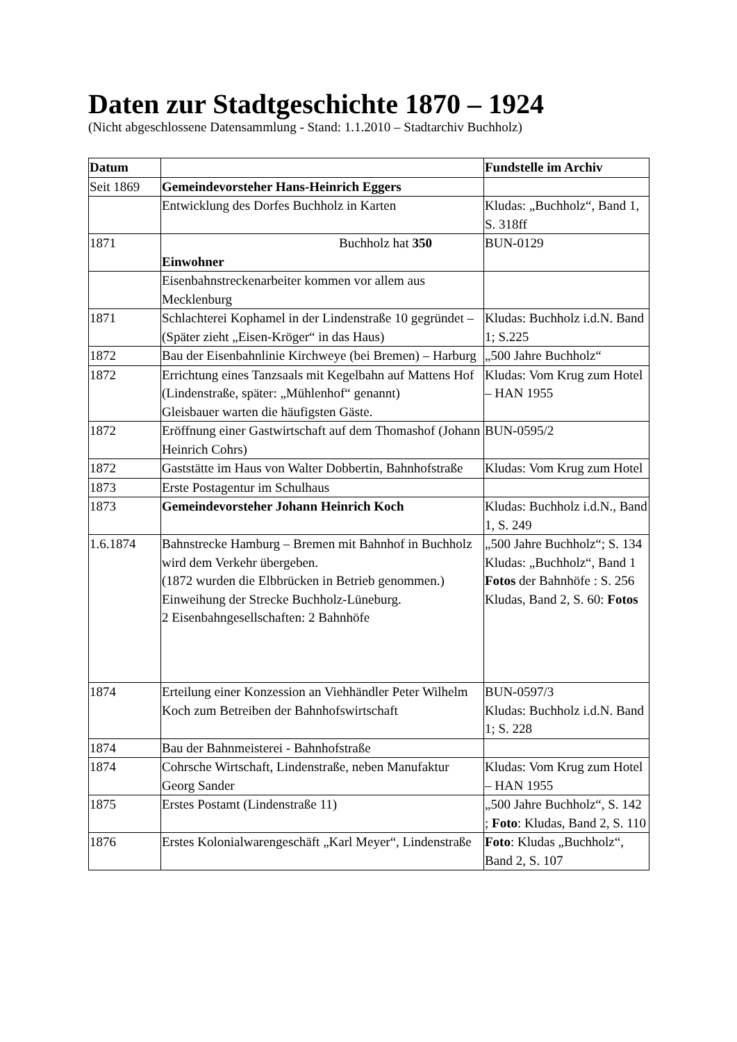Daten zur Stadtgeschichte 1870 – 1924
(Nicht abgeschlossene Datensammlung - Stand: 1.1.2010 – Stadtarchiv Buchholz)
| Datum | | Fundstelle im Archiv |
| --- | --- | --- |
| Seit 1869 | Gemeindevorsteher Hans-Heinrich Eggers | |
| | Entwicklung des Dorfes Buchholz in Karten | Kludas: „Buchholz“, Band 1, S. 318ff |
| 1871 | Buchholz hat 350 Einwohner | BUN-0129 |
| | Eisenbahnstreckenarbeiter kommen vor allem aus Mecklenburg | |
| 1871 | Schlachterei Kophamel in der Lindenstraße 10 gegründet – (Später zieht „Eisen-Kröger“ in das Haus) | Kludas: Buchholz i.d.N. Band 1; S.225 |
| 1872 | Bau der Eisenbahnlinie Kirchweye (bei Bremen) – Harburg | „500 Jahre Buchholz“ |
| 1872 | Errichtung eines Tanzsaals mit Kegelbahn auf Mattens Hof (Lindenstraße, später: „Mühlenhof“ genannt) Gleisbauer warten die häufigsten Gäste. | Kludas: Vom Krug zum Hotel – HAN 1955 |
| 1872 | Eröffnung einer Gastwirtschaft auf dem Thomashof (Johann Heinrich Cohrs) | BUN-0595/2 |
| 1872 | Gaststätte im Haus von Walter Dobbertin, Bahnhofstraße | Kludas: Vom Krug zum Hotel |
| 1873 | Erste Postagentur im Schulhaus | |
| 1873 | Gemeindevorsteher Johann Heinrich Koch | Kludas: Buchholz i.d.N., Band 1, S. 249 |
| 1.6.1874 | Bahnstrecke Hamburg – Bremen mit Bahnhof in Buchholz wird dem Verkehr übergeben. (1872 wurden die Elbbrücken in Betrieb genommen.) Einweihung der Strecke Buchholz-Lüneburg. 2 Eisenbahngesellschaften: 2 Bahnhöfe | „500 Jahre Buchholz“; S. 134 Kludas: „Buchholz“, Band 1 Fotos der Bahnhöfe : S. 256 Kludas, Band 2, S. 60: Fotos |
| 1874 | Erteilung einer Konzession an Viehhändler Peter Wilhelm Koch zum Betreiben der Bahnhofswirtschaft | BUN-0597/3 Kludas: Buchholz i.d.N. Band 1; S. 228 |
| 1874 | Bau der Bahnmeisterei - Bahnhofstraße | |
| 1874 | Cohrsche Wirtschaft, Lindenstraße, neben Manufaktur Georg Sander | Kludas: Vom Krug zum Hotel – HAN 1955 |
| 1875 | Erstes Postamt (Lindenstraße 11) | „500 Jahre Buchholz“, S. 142 ; Foto : Kludas, Band 2, S. 110 |
| 1876 | Erstes Kolonialwarengeschäft „Karl Meyer“, Lindenstraße | Foto : Kludas „Buchholz“, Band 2, S. 107 |